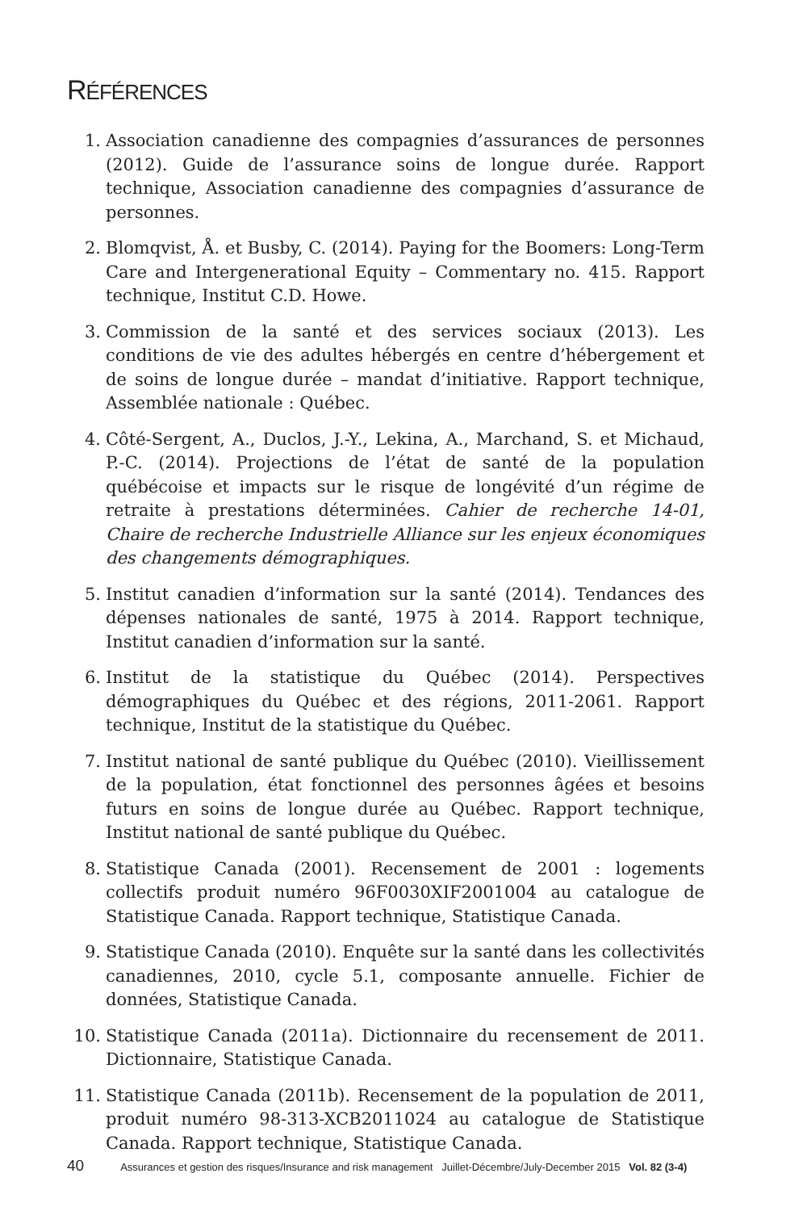RÉFÉRENCES
1. Association canadienne des compagnies d’assurances de personnes (2012). Guide de l’assurance soins de longue durée. Rapport technique, Association canadienne des compagnies d’assurance de personnes.
2. Blomqvist, Å. et Busby, C. (2014). Paying for the Boomers: Long-Term Care and Intergenerational Equity – Commentary no. 415. Rapport technique, Institut C.D. Howe.
3. Commission de la santé et des services sociaux (2013). Les conditions de vie des adultes hébergés en centre d’hébergement et de soins de longue durée – mandat d’initiative. Rapport technique, Assemblée nationale : Québec.
4. Côté-Sergent, A., Duclos, J.-Y., Lekina, A., Marchand, S. et Michaud, P.-C. (2014). Projections de l’état de santé de la population québécoise et impacts sur le risque de longévité d’un régime de retraite à prestations déterminées. Cahier de recherche 14-01, Chaire de recherche Industrielle Alliance sur les enjeux économiques des changements démographiques.
5. Institut canadien d’information sur la santé (2014). Tendances des dépenses nationales de santé, 1975 à 2014. Rapport technique, Institut canadien d’information sur la santé.
6. Institut de la statistique du Québec (2014). Perspectives démographiques du Québec et des régions, 2011-2061. Rapport technique, Institut de la statistique du Québec.
7. Institut national de santé publique du Québec (2010). Vieillissement de la population, état fonctionnel des personnes âgées et besoins futurs en soins de longue durée au Québec. Rapport technique, Institut national de santé publique du Québec.
8. Statistique Canada (2001). Recensement de 2001 : logements collectifs produit numéro 96F0030XIF2001004 au catalogue de Statistique Canada. Rapport technique, Statistique Canada.
9. Statistique Canada (2010). Enquête sur la santé dans les collectivités canadiennes, 2010, cycle 5.1, composante annuelle. Fichier de données, Statistique Canada.
10. Statistique Canada (2011a). Dictionnaire du recensement de 2011. Dictionnaire, Statistique Canada.
11. Statistique Canada (2011b). Recensement de la population de 2011, produit numéro 98-313-XCB2011024 au catalogue de Statistique Canada. Rapport technique, Statistique Canada.
40 Assurances et gestion des risques/Insurance and risk management Juillet-Décembre/July-December 2015 Vol. 82 (3-4)